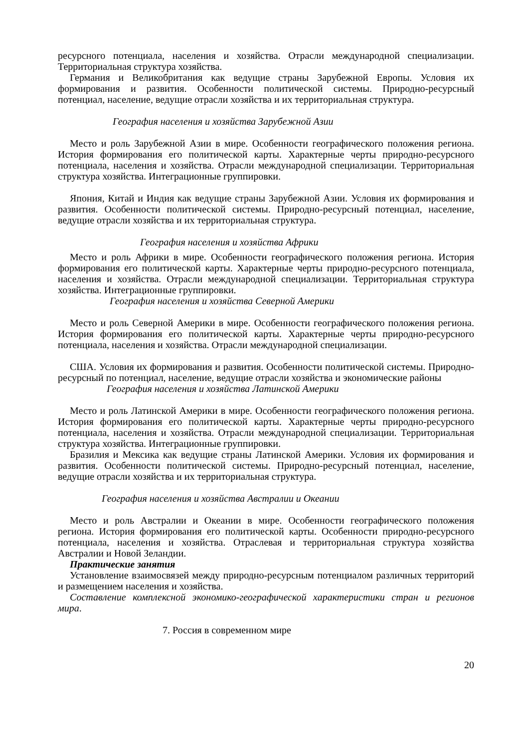ресурсного потенциала, населения и хозяйства. Отрасли международной специализации. Территориальная структура хозяйства.
Германия и Великобритания как ведущие страны Зарубежной Европы. Условия их формирования и развития. Особенности политической системы. Природно-ресурсный потенциал, население, ведущие отрасли хозяйства и их территориальная структура.
География населения и хозяйства Зарубежной Азии
Место и роль Зарубежной Азии в мире. Особенности географического положения региона. История формирования его политической карты. Характерные черты природно-ресурсного потенциала, населения и хозяйства. Отрасли международной специализации. Территориальная структура хозяйства. Интеграционные группировки.
Япония, Китай и Индия как ведущие страны Зарубежной Азии. Условия их формирования и развития. Особенности политической системы. Природно-ресурсный потенциал, население, ведущие отрасли хозяйства и их территориальная структура.
География населения и хозяйства Африки
Место и роль Африки в мире. Особенности географического положения региона. История формирования его политической карты. Характерные черты природно-ресурсного потенциала, населения и хозяйства. Отрасли международной специализации. Территориальная структура хозяйства. Интеграционные группировки.
География населения и хозяйства Северной Америки
Место и роль Северной Америки в мире. Особенности географического положения региона. История формирования его политической карты. Характерные черты природно-ресурсного потенциала, населения и хозяйства. Отрасли международной специализации.
США. Условия их формирования и развития. Особенности политической системы. Природно-ресурсный по потенциал, население, ведущие отрасли хозяйства и экономические районы
География населения и хозяйства Латинской Америки
Место и роль Латинской Америки в мире. Особенности географического положения региона. История формирования его политической карты. Характерные черты природно-ресурсного потенциала, населения и хозяйства. Отрасли международной специализации. Территориальная структура хозяйства. Интеграционные группировки.
Бразилия и Мексика как ведущие страны Латинской Америки. Условия их формирования и развития. Особенности политической системы. Природно-ресурсный потенциал, население, ведущие отрасли хозяйства и их территориальная структура.
География населения и хозяйства Австралии и Океании
Место и роль Австралии и Океании в мире. Особенности географического положения региона. История формирования его политической карты. Особенности природно-ресурсного потенциала, населения и хозяйства. Отраслевая и территориальная структура хозяйства Австралии и Новой Зеландии.
Практические занятия
Установление взаимосвязей между природно-ресурсным потенциалом различных территорий и размещением населения и хозяйства.
Составление комплексной экономико-географической характеристики стран и регионов мира.
7. Россия в современном мире
20